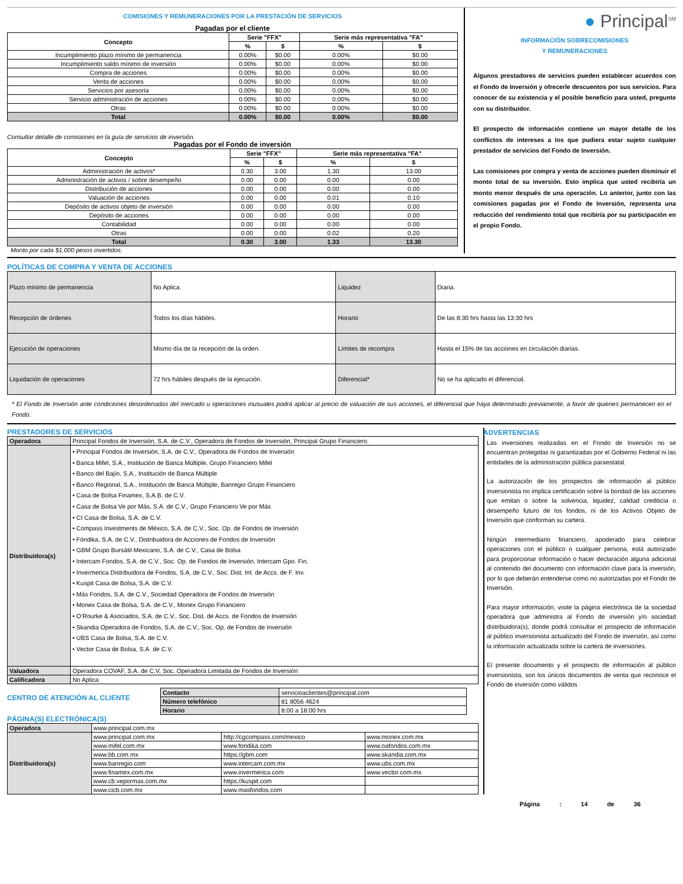COMISIONES Y REMUNERACIONES POR LA PRESTACIÓN DE SERVICIOS
Pagadas por el cliente
| Concepto | Serie "FFX" | | Serie más representativa "FA" | |
| --- | --- | --- | --- | --- |
| | % | $ | % | $ |
| Incumplimiento plazo mínimo de permanencia | 0.00% | $0.00 | 0.00% | $0.00 |
| Incumplimiento saldo mínimo de inversión | 0.00% | $0.00 | 0.00% | $0.00 |
| Compra de acciones | 0.00% | $0.00 | 0.00% | $0.00 |
| Venta de acciones | 0.00% | $0.00 | 0.00% | $0.00 |
| Servicios por asesoría | 0.00% | $0.00 | 0.00% | $0.00 |
| Servicio administración de acciones | 0.00% | $0.00 | 0.00% | $0.00 |
| Otras | 0.00% | $0.00 | 0.00% | $0.00 |
| Total | 0.00% | $0.00 | 0.00% | $0.00 |
Consultar detalle de comisiones en la guía de servicios de inversión.
Pagadas por el Fondo de inversión
| Concepto | Serie "FFX" | | Serie más representativa "FA" | |
| --- | --- | --- | --- | --- |
| | % | $ | % | $ |
| Administración de activos* | 0.30 | 3.00 | 1.30 | 13.00 |
| Administración de activos / sobre desempeño | 0.00 | 0.00 | 0.00 | 0.00 |
| Distribución de acciones | 0.00 | 0.00 | 0.00 | 0.00 |
| Valuación de acciones | 0.00 | 0.00 | 0.01 | 0.10 |
| Depósito de activos objeto de inversión | 0.00 | 0.00 | 0.00 | 0.00 |
| Depósito de acciones | 0.00 | 0.00 | 0.00 | 0.00 |
| Contabilidad | 0.00 | 0.00 | 0.00 | 0.00 |
| Otras | 0.00 | 0.00 | 0.02 | 0.20 |
| Total | 0.30 | 3.00 | 1.33 | 13.30 |
Monto por cada $1,000 pesos invertidos.
● Principal<sup>SM</sup>
INFORMACIÓN SOBRECOMISIONES
Y REMUNERACIONES
Algunos prestadores de servicios pueden establecer acuerdos con el Fondo de Inversión y ofrecerle descuentos por sus servicios. Para conocer de su existencia y el posible beneficio para usted, pregunte con su distribuidor.
El prospecto de información contiene un mayor detalle de los conflictos de intereses a los que pudiera estar sujeto cualquier prestador de servicios del Fondo de Inversión.
Las comisiones por compra y venta de acciones pueden disminuir el monto total de su inversión. Esto implica que usted recibiría un monto menor después de una operación. Lo anterior, junto con las comisiones pagadas por el Fondo de Inversión, representa una reducción del rendimiento total que recibiría por su participación en el propio Fondo.
POLÍTICAS DE COMPRA Y VENTA DE ACCIONES
| Plazo mínimo de permanencia | No Aplica. | Liquidez | Diaria. |
| Recepción de órdenes | Todos los días hábiles. | Horario | De las 8:30 hrs hasta las 13:30 hrs |
| Ejecución de operaciones | Mismo día de la recepción de la orden. | Límites de recompra | Hasta el 15% de las acciones en circulación diarias. |
| Liquidación de operaciones | 72 hrs hábiles después de la ejecución. | Diferencial* | No se ha aplicado el diferencial. |
* El Fondo de Inversión ante condiciones desordenadas del mercado u operaciones inusuales podrá aplicar al precio de valuación de sus acciones, el diferencial que haya determinado previamente, a favor de quienes permanecen en el Fondo.
PRESTADORES DE SERVICIOS
| Operadora | Principal Fondos de Inversión, S.A. de C.V., Operadora de Fondos de Inversión, Principal Grupo Financiero. |
| Distribuidora(s) | • Principal Fondos de Inversión, S.A. de C.V., Operadora de Fondos de Inversión • Banca Mifel, S.A., Institución de Banca Múltiple, Grupo Financiero Mifel • Banco del Bajío, S.A., Institución de Banca Múltiple • Banco Regional, S.A., Institución de Banca Múltiple, Banregio Grupo Financiero • Casa de Bolsa Finamex, S.A.B. de C.V. • Casa de Bolsa Ve por Más, S.A. de C.V., Grupo Financiero Ve por Más • CI Casa de Bolsa, S.A. de C.V. • Compass Investments de México, S.A. de C.V., Soc. Op. de Fondos de Inversión • Fóndika, S.A. de C.V., Distribuidora de Acciones de Fondos de Inversión • GBM Grupo Bursátil Mexicano, S.A. de C.V., Casa de Bolsa • Intercam Fondos, S.A. de C.V., Soc. Op. de Fondos de Inversión, Intercam Gpo. Fin. • Invermerica Distribuidora de Fondos, S.A. de C.V., Soc. Dist. Int. de Accs. de F. Inv. • Kuspit Casa de Bolsa, S.A. de C.V. • Más Fondos, S.A. de C.V., Sociedad Operadora de Fondos de Inversión • Monex Casa de Bolsa, S.A. de C.V., Monex Grupo Financiero • O’Rourke & Asociados, S.A. de C.V., Soc. Dist. de Accs. de Fondos de Inversión • Skandia Operadora de Fondos, S.A. de C.V., Soc. Op. de Fondos de Inversión • UBS Casa de Bolsa, S.A. de C.V. • Vector Casa de Bolsa, S.A. de C.V. |
| Valuadora | Operadora COVAF, S.A. de C.V, Soc. Operadora Limitada de Fondos de Inversión |
| Calificadora | No Aplica |
CENTRO DE ATENCIÓN AL CLIENTE
| Contacto | servicioaclientes@principal.com |
| Número telefónico | 81 8056 4624 |
| Horario | 8:00 a 18:00 hrs |
PÁGINA(S) ELECTRÓNICA(S)
| Operadora | www.principal.com.mx | | |
| Distribuidora(s) | www.principal.com.mx | http://cgcompass.com/mexico | www.monex.com.mx |
| | www.mifel.com.mx | www.fondika.com | www.oafondos.com.mx |
| | www.bb.com.mx | https://gbm.com | www.skandia.com.mx |
| | www.banregio.com | www.intercam.com.mx | www.ubs.com.mx |
| | www.finamex.com.mx | www.invermerica.com | www.vector.com.mx |
| | www.cb.vepormas.com.mx | https://kuspit.com | |
| | www.cicb.com.mx | www.masfondos.com | |
ADVERTENCIAS
Las inversiones realizadas en el Fondo de Inversión no se encuentran protegidas ni garantizadas por el Gobierno Federal ni las entidades de la administración pública paraestatal.
La autorización de los prospectos de información al público inversionista no implica certificación sobre la bondad de las acciones que emitan o sobre la solvencia, liquidez, calidad crediticia o desempeño futuro de los fondos, ni de los Activos Objeto de Inversión que conforman su cartera.
Ningún intermediario financiero, apoderado para celebrar operaciones con el público o cualquier persona, está autorizado para proporcionar información o hacer declaración alguna adicional al contenido del documento con información clave para la inversión, por lo que deberán entenderse como no autorizadas por el Fondo de Inversión.
Para mayor información, visite la página electrónica de la sociedad operadora que administra al Fondo de inversión y/o sociedad distribuidora(s), donde podrá consultar el prospecto de información al público inversionista actualizado del Fondo de inversión, así como la información actualizada sobre la cartera de inversiones.
El presente documento y el prospecto de información al público inversionista, son los únicos documentos de venta que reconoce el Fondo de inversión como válidos
Página : 14 de 36